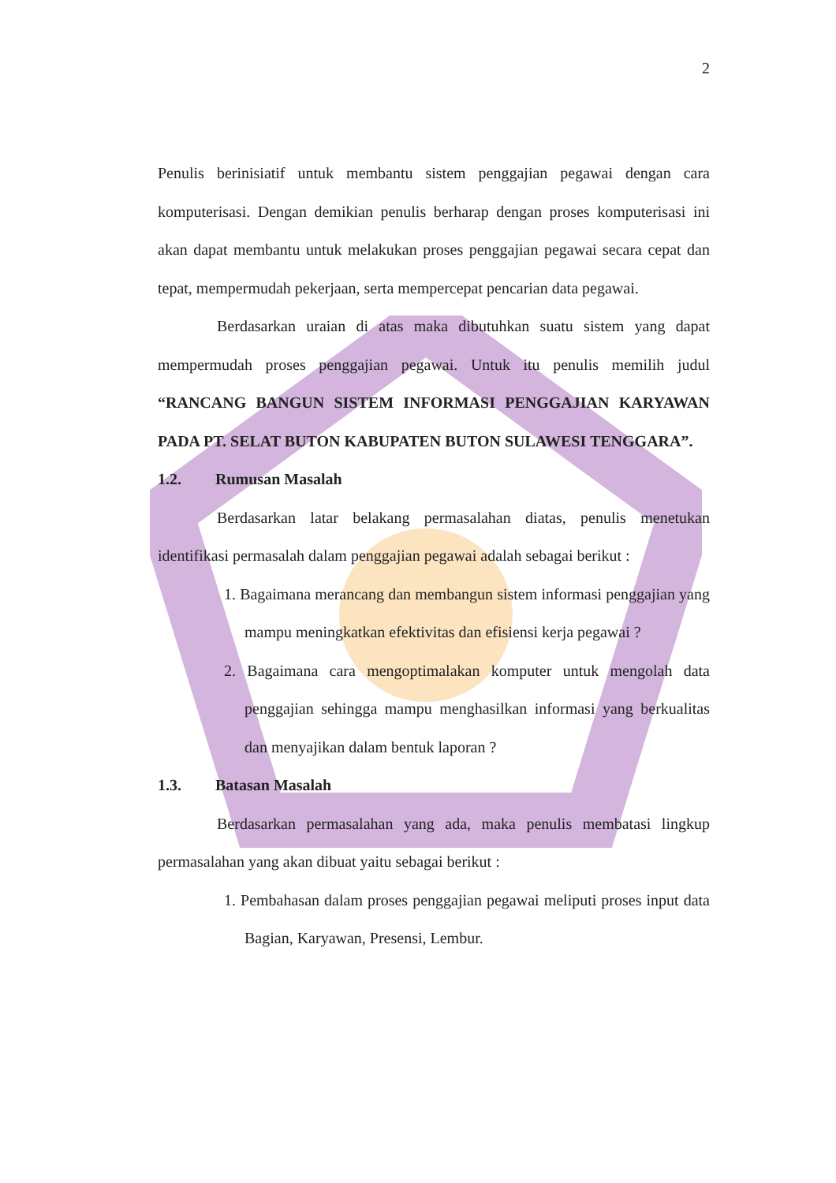2
Penulis berinisiatif untuk membantu sistem penggajian pegawai dengan cara komputerisasi. Dengan demikian penulis berharap dengan proses komputerisasi ini akan dapat membantu untuk melakukan proses penggajian pegawai secara cepat dan tepat, mempermudah pekerjaan, serta mempercepat pencarian data pegawai.
Berdasarkan uraian di atas maka dibutuhkan suatu sistem yang dapat mempermudah proses penggajian pegawai. Untuk itu penulis memilih judul “RANCANG BANGUN SISTEM INFORMASI PENGGAJIAN KARYAWAN PADA PT. SELAT BUTON KABUPATEN BUTON SULAWESI TENGGARA”.
1.2. Rumusan Masalah
Berdasarkan latar belakang permasalahan diatas, penulis menetukan identifikasi permasalah dalam penggajian pegawai adalah sebagai berikut :
1. Bagaimana merancang dan membangun sistem informasi penggajian yang mampu meningkatkan efektivitas dan efisiensi kerja pegawai ?
2. Bagaimana cara mengoptimalakan komputer untuk mengolah data penggajian sehingga mampu menghasilkan informasi yang berkualitas dan menyajikan dalam bentuk laporan ?
1.3. Batasan Masalah
Berdasarkan permasalahan yang ada, maka penulis membatasi lingkup permasalahan yang akan dibuat yaitu sebagai berikut :
1. Pembahasan dalam proses penggajian pegawai meliputi proses input data Bagian, Karyawan, Presensi, Lembur.